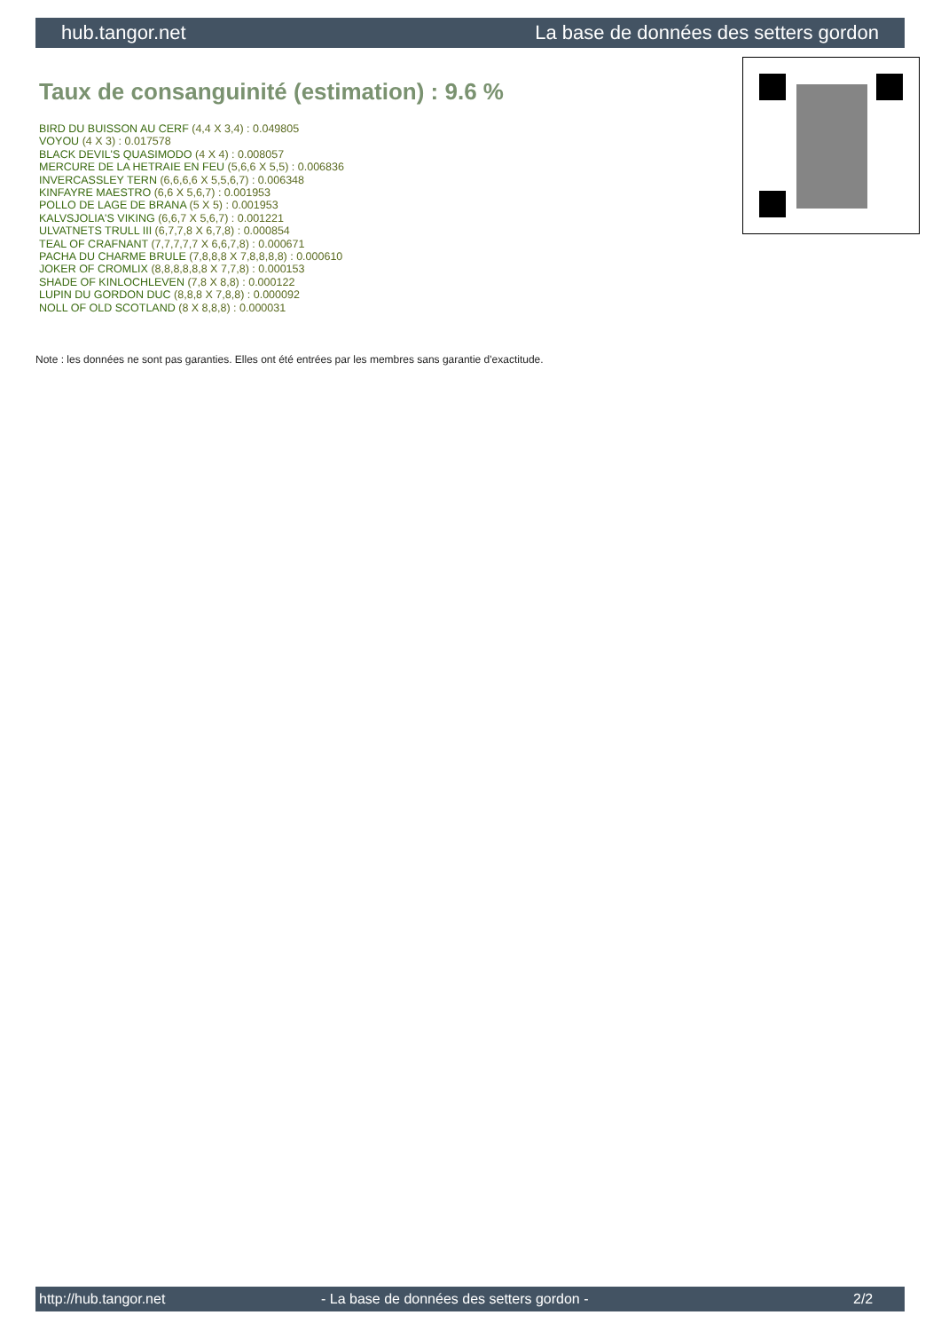hub.tangor.net La base de données des setters gordon
Taux de consanguinité (estimation) : 9.6 %
BIRD DU BUISSON AU CERF (4,4 X 3,4) : 0.049805
VOYOU (4 X 3) : 0.017578
BLACK DEVIL'S QUASIMODO (4 X 4) : 0.008057
MERCURE DE LA HETRAIE EN FEU (5,6,6 X 5,5) : 0.006836
INVERCASSLEY TERN (6,6,6,6 X 5,5,6,7) : 0.006348
KINFAYRE MAESTRO (6,6 X 5,6,7) : 0.001953
POLLO DE LAGE DE BRANA (5 X 5) : 0.001953
KALVSJOLIA'S VIKING (6,6,7 X 5,6,7) : 0.001221
ULVATNETS TRULL III (6,7,7,8 X 6,7,8) : 0.000854
TEAL OF CRAFNANT (7,7,7,7,7 X 6,6,7,8) : 0.000671
PACHA DU CHARME BRULE (7,8,8,8 X 7,8,8,8,8) : 0.000610
JOKER OF CROMLIX (8,8,8,8,8,8 X 7,7,8) : 0.000153
SHADE OF KINLOCHLEVEN (7,8 X 8,8) : 0.000122
LUPIN DU GORDON DUC (8,8,8 X 7,8,8) : 0.000092
NOLL OF OLD SCOTLAND (8 X 8,8,8) : 0.000031
Note : les données ne sont pas garanties. Elles ont été entrées par les membres sans garantie d'exactitude.
http://hub.tangor.net - La base de données des setters gordon - 2/2